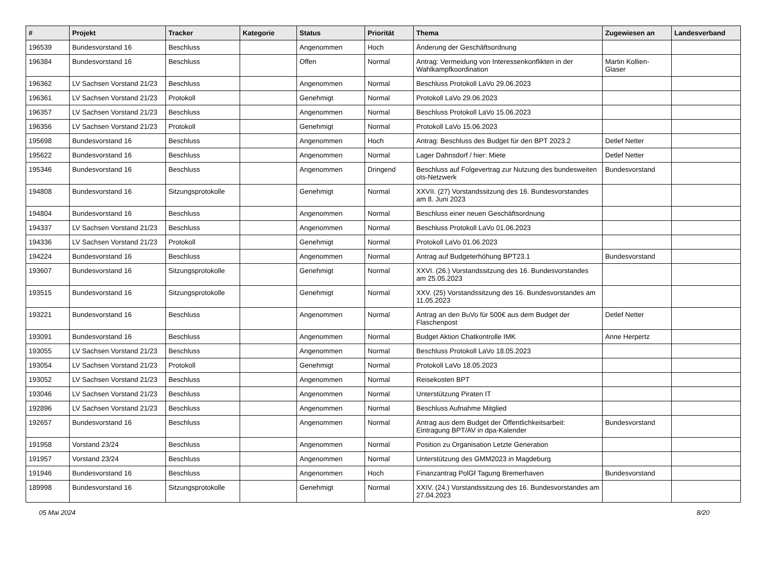| # | Projekt | Tracker | Kategorie | Status | Priorität | Thema | Zugewiesen an | Landesverband |
| --- | --- | --- | --- | --- | --- | --- | --- | --- |
| 196539 | Bundesvorstand 16 | Beschluss | | Angenommen | Hoch | Änderung der Geschäftsordnung | | |
| 196384 | Bundesvorstand 16 | Beschluss | | Offen | Normal | Antrag: Vermeidung von Interessenkonflikten in der Wahlkampfkoordination | Martin Kollien-Glaser | |
| 196362 | LV Sachsen Vorstand 21/23 | Beschluss | | Angenommen | Normal | Beschluss Protokoll LaVo 29.06.2023 | | |
| 196361 | LV Sachsen Vorstand 21/23 | Protokoll | | Genehmigt | Normal | Protokoll LaVo 29.06.2023 | | |
| 196357 | LV Sachsen Vorstand 21/23 | Beschluss | | Angenommen | Normal | Beschluss Protokoll LaVo 15.06.2023 | | |
| 196356 | LV Sachsen Vorstand 21/23 | Protokoll | | Genehmigt | Normal | Protokoll LaVo 15.06.2023 | | |
| 195698 | Bundesvorstand 16 | Beschluss | | Angenommen | Hoch | Antrag: Beschluss des Budget für den BPT 2023.2 | Detlef Netter | |
| 195622 | Bundesvorstand 16 | Beschluss | | Angenommen | Normal | Lager Dahnsdorf / hier: Miete | Detlef Netter | |
| 195346 | Bundesvorstand 16 | Beschluss | | Angenommen | Dringend | Beschluss auf Folgevertrag zur Nutzung des bundesweiten ots-Netzwerk | Bundesvorstand | |
| 194808 | Bundesvorstand 16 | Sitzungsprotokolle | | Genehmigt | Normal | XXVII. (27) Vorstandssitzung des 16. Bundesvorstandes am 8. Juni 2023 | | |
| 194804 | Bundesvorstand 16 | Beschluss | | Angenommen | Normal | Beschluss einer neuen Geschäftsordnung | | |
| 194337 | LV Sachsen Vorstand 21/23 | Beschluss | | Angenommen | Normal | Beschluss Protokoll LaVo 01.06.2023 | | |
| 194336 | LV Sachsen Vorstand 21/23 | Protokoll | | Genehmigt | Normal | Protokoll LaVo 01.06.2023 | | |
| 194224 | Bundesvorstand 16 | Beschluss | | Angenommen | Normal | Antrag auf Budgeterhöhung BPT23.1 | Bundesvorstand | |
| 193607 | Bundesvorstand 16 | Sitzungsprotokolle | | Genehmigt | Normal | XXVI. (26.) Vorstandssitzung des 16. Bundesvorstandes am 25.05.2023 | | |
| 193515 | Bundesvorstand 16 | Sitzungsprotokolle | | Genehmigt | Normal | XXV. (25) Vorstandssitzung des 16. Bundesvorstandes am 11.05.2023 | | |
| 193221 | Bundesvorstand 16 | Beschluss | | Angenommen | Normal | Antrag an den BuVo für 500€ aus dem Budget der Flaschenpost | Detlef Netter | |
| 193091 | Bundesvorstand 16 | Beschluss | | Angenommen | Normal | Budget Aktion Chatkontrolle IMK | Anne Herpertz | |
| 193055 | LV Sachsen Vorstand 21/23 | Beschluss | | Angenommen | Normal | Beschluss Protokoll LaVo 18.05.2023 | | |
| 193054 | LV Sachsen Vorstand 21/23 | Protokoll | | Genehmigt | Normal | Protokoll LaVo 18.05.2023 | | |
| 193052 | LV Sachsen Vorstand 21/23 | Beschluss | | Angenommen | Normal | Reisekosten BPT | | |
| 193046 | LV Sachsen Vorstand 21/23 | Beschluss | | Angenommen | Normal | Unterstützung Piraten IT | | |
| 192896 | LV Sachsen Vorstand 21/23 | Beschluss | | Angenommen | Normal | Beschluss Aufnahme Mitglied | | |
| 192657 | Bundesvorstand 16 | Beschluss | | Angenommen | Normal | Antrag aus dem Budget der Öffentlichkeitsarbeit: Eintragung BPT/AV in dpa-Kalender | Bundesvorstand | |
| 191958 | Vorstand 23/24 | Beschluss | | Angenommen | Normal | Position zu Organisation Letzte Generation | | |
| 191957 | Vorstand 23/24 | Beschluss | | Angenommen | Normal | Unterstützung des GMM2023 in Magdeburg | | |
| 191946 | Bundesvorstand 16 | Beschluss | | Angenommen | Hoch | Finanzantrag PolGf Tagung Bremerhaven | Bundesvorstand | |
| 189998 | Bundesvorstand 16 | Sitzungsprotokolle | | Genehmigt | Normal | XXIV. (24.) Vorstandssitzung des 16. Bundesvorstandes am 27.04.2023 | | |
05 Mai 2024 8/20